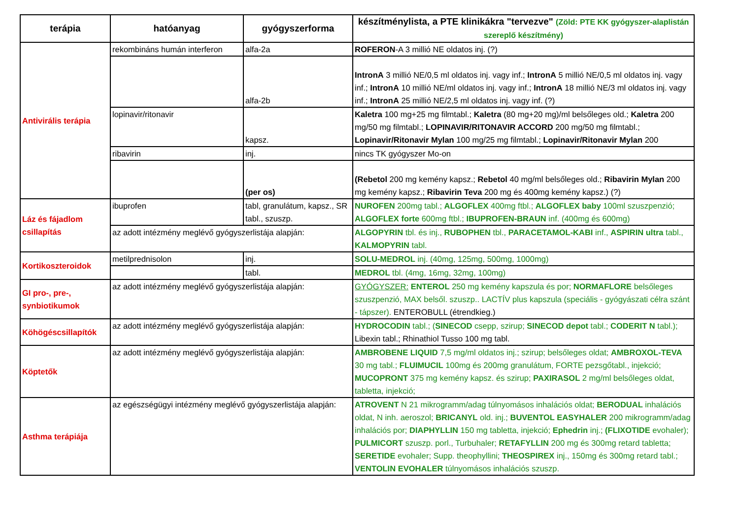| terápia | hatóanyag | gyógyszerforma | készítménylista, a PTE klinikákra "tervezve" (Zöld: PTE KK gyógyszer-alaplistán szereplő készítmény) |
| --- | --- | --- | --- |
| Antivirális terápia | rekombináns humán interferon | alfa-2a | ROFERON -A 3 millió NE oldatos inj. (?) |
| | | alfa-2b | IntronA 3 millió NE/0,5 ml oldatos inj. vagy inf.; IntronA 5 millió NE/0,5 ml oldatos inj. vagy inf.; IntronA 10 millió NE/ml oldatos inj. vagy inf.; IntronA 18 millió NE/3 ml oldatos inj. vagy inf.; IntronA 25 millió NE/2,5 ml oldatos inj. vagy inf. (?) |
| | lopinavir/ritonavir | kapsz. | Kaletra 100 mg+25 mg filmtabl.; Kaletra (80 mg+20 mg)/ml belsőleges old.; Kaletra 200 mg/50 mg filmtabl.; LOPINAVIR/RITONAVIR ACCORD 200 mg/50 mg filmtabl.; Lopinavir/Ritonavir Mylan 100 mg/25 mg filmtabl.; Lopinavir/Ritonavir Mylan 200 |
| | ribavirin | inj. | nincs TK gyógyszer Mo-on |
| | | (per os) | (Rebetol 200 mg kemény kapsz.; Rebetol 40 mg/ml belsőleges old.; Ribavirin Mylan 200 mg kemény kapsz.; Ribavirin Teva 200 mg és 400mg kemény kapsz.) (?) |
| Láz és fájadlom csillapítás | ibuprofen | tabl, granulátum, kapsz., SR tabl., szuszp. | NUROFEN 200mg tabl.; ALGOFLEX 400mg ftbl.; ALGOFLEX baby 100ml szuszpenzió; ALGOFLEX forte 600mg ftbl.; IBUPROFEN-BRAUN inf. (400mg és 600mg) |
| | az adott intézmény meglévő gyógyszerlistája alapján: | | ALGOPYRIN tbl. és inj., RUBOPHEN tbl., PARACETAMOL-KABI inf., ASPIRIN ultra tabl., KALMOPYRIN tabl. |
| Kortikoszteroidok | metilprednisolon | inj. | SOLU-MEDROL inj. (40mg, 125mg, 500mg, 1000mg) |
| | | tabl. | MEDROL tbl. (4mg, 16mg, 32mg, 100mg) |
| GI pro-, pre-, synbiotikumok | az adott intézmény meglévő gyógyszerlistája alapján: | | GYÓGYSZER: ENTEROL 250 mg kemény kapszula és por; NORMAFLORE belsőleges szuszpenzió, MAX belsől. szuszp.. LACTÍV plus kapszula (speciális - gyógyászati célra szánt - tápszer). ENTEROBULL (étrendkieg.) |
| Köhögéscsillapítók | az adott intézmény meglévő gyógyszerlistája alapján: | | HYDROCODIN tabl.; ( SINECOD csepp, szirup; SINECOD depot tabl.; CODERIT N tabl.); Libexin tabl.; Rhinathiol Tusso 100 mg tabl. |
| Köptetők | az adott intézmény meglévő gyógyszerlistája alapján: | | AMBROBENE LIQUID 7,5 mg/ml oldatos inj.; szirup; belsőleges oldat; AMBROXOL-TEVA 30 mg tabl.; FLUIMUCIL 100mg és 200mg granulátum, FORTE pezsgőtabl., injekció; MUCOPRONT 375 mg kemény kapsz. és szirup; PAXIRASOL 2 mg/ml belsőleges oldat, tabletta, injekció; |
| Asthma terápiája | az egészségügyi intézmény meglévő gyógyszerlistája alapján: | | ATROVENT N 21 mikrogramm/adag túlnyomásos inhalációs oldat; BERODUAL inhalációs oldat, N inh. aeroszol; BRICANYL old. inj.; BUVENTOL EASYHALER 200 mikrogramm/adag inhalációs por; DIAPHYLLIN 150 mg tabletta, injekció; Ephedrin inj.; (FLIXOTIDE evohaler); PULMICORT szuszp. porl., Turbuhaler; RETAFYLLIN 200 mg és 300mg retard tabletta; SERETIDE evohaler; Supp. theophyllini; THEOSPIREX inj., 150mg és 300mg retard tabl.; VENTOLIN EVOHALER túlnyomásos inhalációs szuszp. |